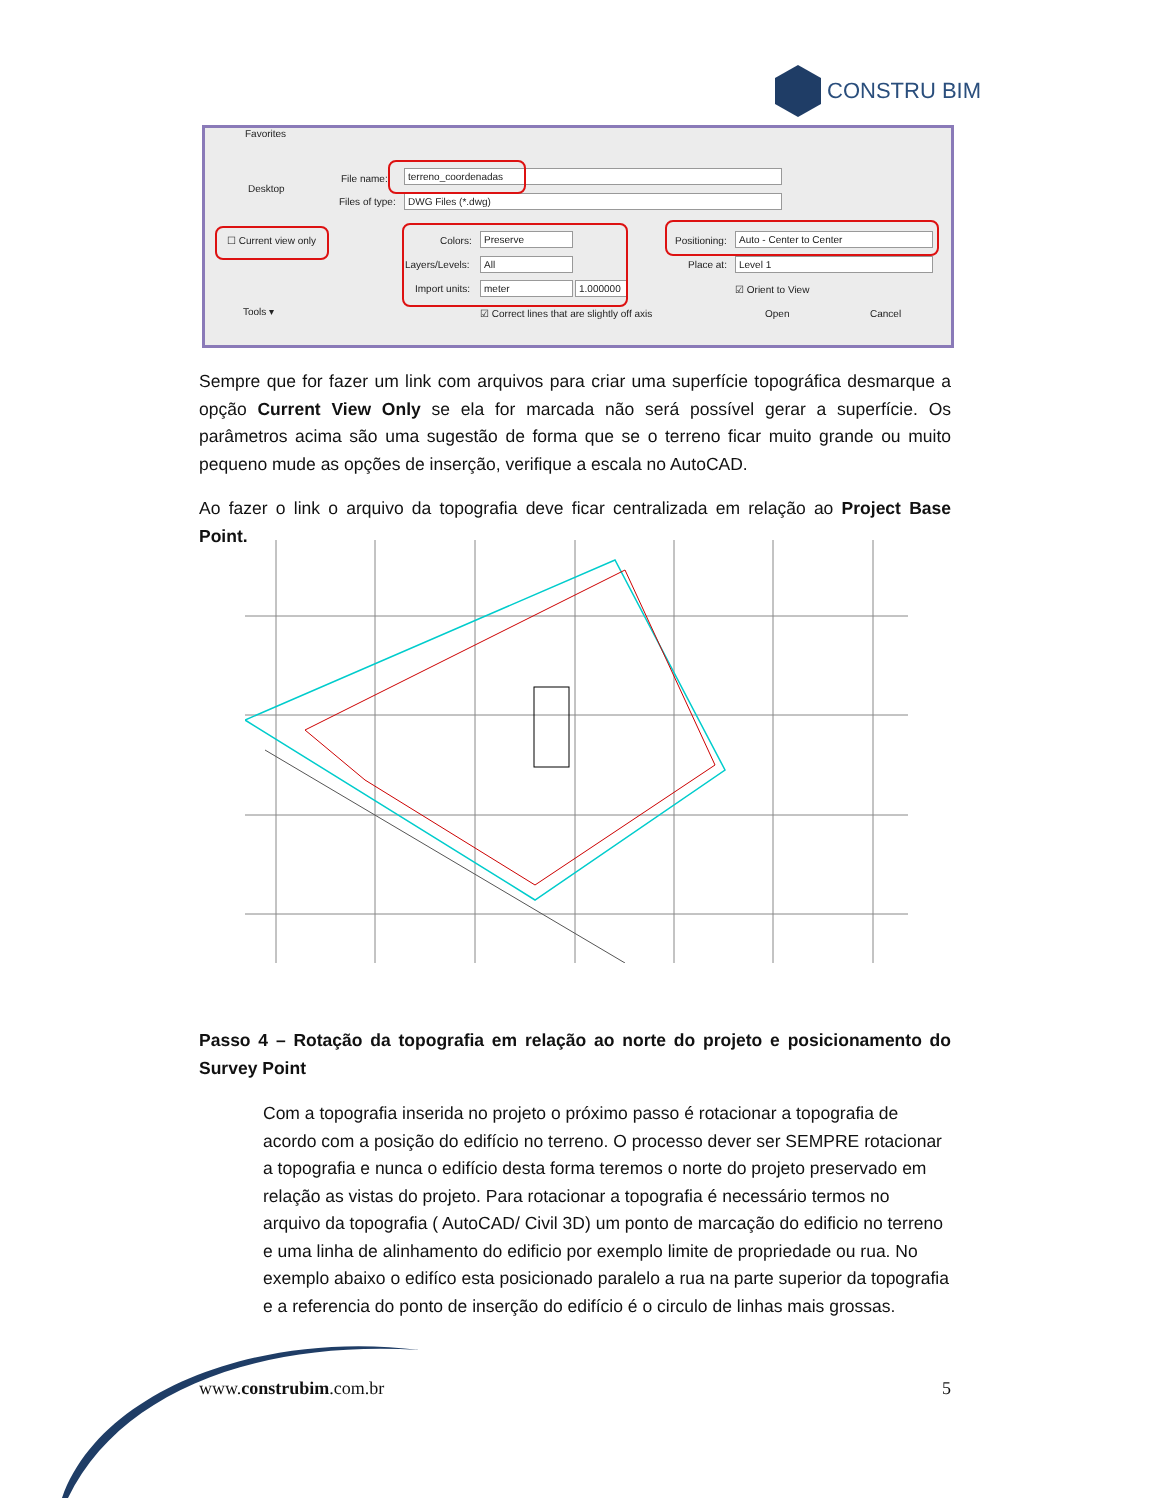CONSTRU BIM
Favorites
Desktop
File name: terreno_coordenadas
Files of type: DWG Files (*.dwg)
☐ Current view only Colors: Preserve
Layers/Levels: All
Import units: meter
1.000000
Positioning: Auto - Center to Center
Place at: Level 1
☑ Orient to View
Tools ▾ ☑ Correct lines that are slightly off axis Open Cancel
Sempre que for fazer um link com arquivos para criar uma superfície topográfica desmarque a opção Current View Only se ela for marcada não será possível gerar a superfície. Os parâmetros acima são uma sugestão de forma que se o terreno ficar muito grande ou muito pequeno mude as opções de inserção, verifique a escala no AutoCAD.
Ao fazer o link o arquivo da topografia deve ficar centralizada em relação ao Project Base Point.
Passo 4 – Rotação da topografia em relação ao norte do projeto e posicionamento do Survey Point
Com a topografia inserida no projeto o próximo passo é rotacionar a topografia de acordo com a posição do edifício no terreno. O processo dever ser SEMPRE rotacionar a topografia e nunca o edifício desta forma teremos o norte do projeto preservado em relação as vistas do projeto. Para rotacionar a topografia é necessário termos no arquivo da topografia ( AutoCAD/ Civil 3D) um ponto de marcação do edificio no terreno e uma linha de alinhamento do edificio por exemplo limite de propriedade ou rua. No exemplo abaixo o edifíco esta posicionado paralelo a rua na parte superior da topografia e a referencia do ponto de inserção do edifício é o circulo de linhas mais grossas.
www.construbim.com.br 5